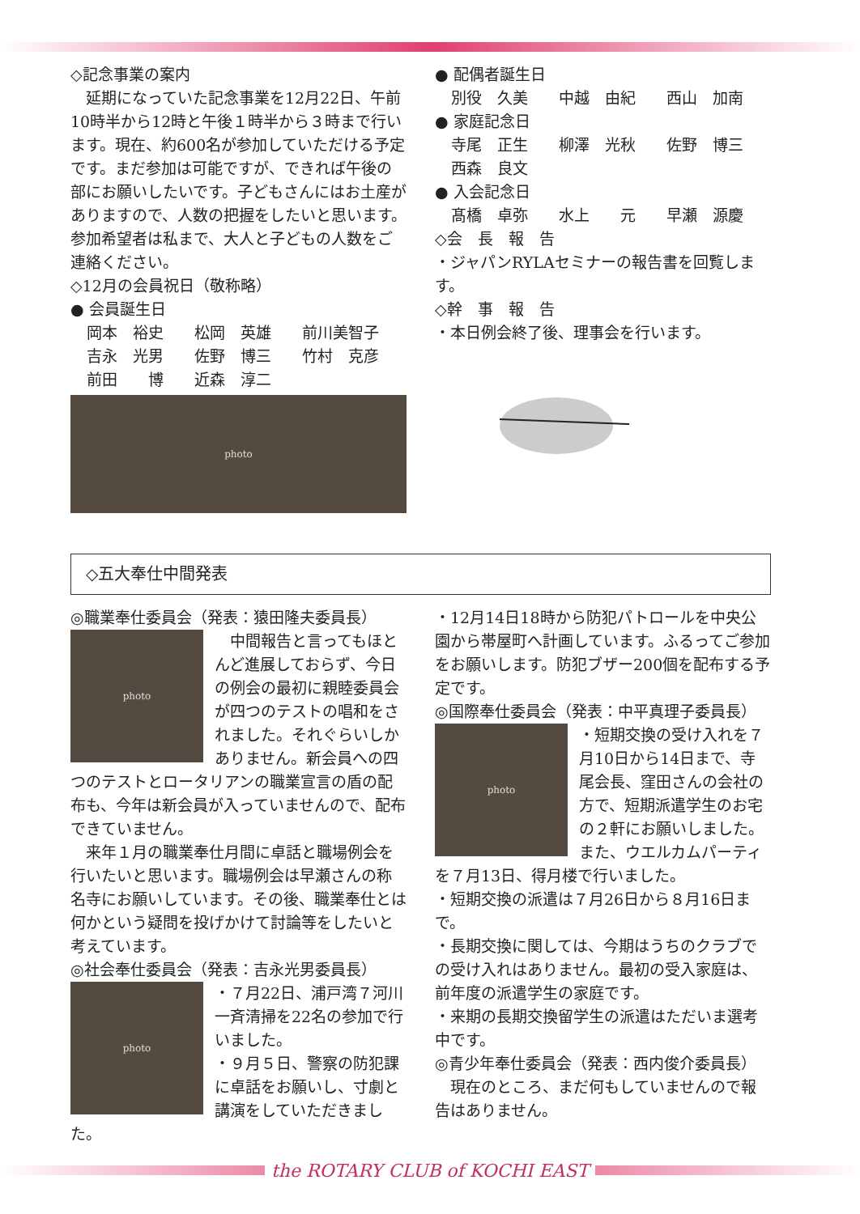◇記念事業の案内
　延期になっていた記念事業を12月22日、午前10時半から12時と午後１時半から３時まで行います。現在、約600名が参加していただける予定です。まだ参加は可能ですが、できれば午後の部にお願いしたいです。子どもさんにはお土産がありますので、人数の把握をしたいと思います。参加希望者は私まで、大人と子どもの人数をご連絡ください。
◇12月の会員祝日（敬称略）
● 会員誕生日
岡本　裕史　　松岡　英雄　　前川美智子
吉永　光男　　佐野　博三　　竹村　克彦
前田　　博　　近森　淳二
photo
● 配偶者誕生日
別役　久美　　中越　由紀　　西山　加南
● 家庭記念日
寺尾　正生　　柳澤　光秋　　佐野　博三
西森　良文
● 入会記念日
髙橋　卓弥　　水上　　元　　早瀬　源慶
◇会　長　報　告
・ジャパンRYLAセミナーの報告書を回覧します。
◇幹　事　報　告
・本日例会終了後、理事会を行います。
◇五大奉仕中間発表
◎職業奉仕委員会（発表：猿田隆夫委員長）
photo
　中間報告と言ってもほとんど進展しておらず、今日の例会の最初に親睦委員会が四つのテストの唱和をされました。それぐらいしかありません。新会員への四つのテストとロータリアンの職業宣言の盾の配布も、今年は新会員が入っていませんので、配布できていません。
　来年１月の職業奉仕月間に卓話と職場例会を行いたいと思います。職場例会は早瀬さんの称名寺にお願いしています。その後、職業奉仕とは何かという疑問を投げかけて討論等をしたいと考えています。
◎社会奉仕委員会（発表：吉永光男委員長）
photo
・７月22日、浦戸湾７河川一斉清掃を22名の参加で行いました。
・９月５日、警察の防犯課に卓話をお願いし、寸劇と講演をしていただきました。
・12月14日18時から防犯パトロールを中央公園から帯屋町へ計画しています。ふるってご参加をお願いします。防犯ブザー200個を配布する予定です。
◎国際奉仕委員会（発表：中平真理子委員長）
photo
・短期交換の受け入れを７月10日から14日まで、寺尾会長、窪田さんの会社の方で、短期派遣学生のお宅の２軒にお願いしました。また、ウエルカムパーティを７月13日、得月楼で行いました。
・短期交換の派遣は７月26日から８月16日まで。
・長期交換に関しては、今期はうちのクラブでの受け入れはありません。最初の受入家庭は、前年度の派遣学生の家庭です。
・来期の長期交換留学生の派遣はただいま選考中です。
◎青少年奉仕委員会（発表：西内俊介委員長）
　現在のところ、まだ何もしていませんので報告はありません。
the ROTARY CLUB of KOCHI EAST